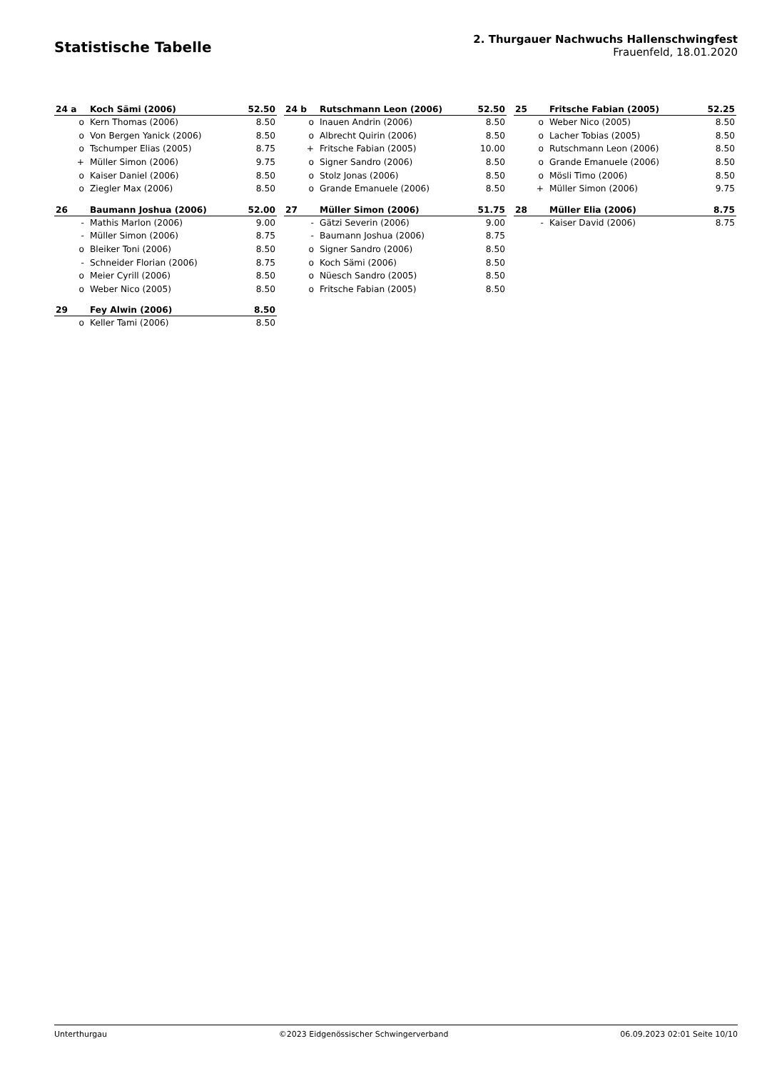Statistische Tabelle
2. Thurgauer Nachwuchs Hallenschwingfest
Frauenfeld, 18.01.2020
| 24 a | Koch Sämi (2006) | 52.50 |
| --- | --- | --- |
| o | Kern Thomas (2006) | 8.50 |
| o | Von Bergen Yanick (2006) | 8.50 |
| o | Tschumper Elias (2005) | 8.75 |
| + | Müller Simon (2006) | 9.75 |
| o | Kaiser Daniel (2006) | 8.50 |
| o | Ziegler Max (2006) | 8.50 |
| 24 b | Rutschmann Leon (2006) | 52.50 |
| --- | --- | --- |
| o | Inauen Andrin (2006) | 8.50 |
| o | Albrecht Quirin (2006) | 8.50 |
| + | Fritsche Fabian (2005) | 10.00 |
| o | Signer Sandro (2006) | 8.50 |
| o | Stolz Jonas (2006) | 8.50 |
| o | Grande Emanuele (2006) | 8.50 |
| 25 | Fritsche Fabian (2005) | 52.25 |
| --- | --- | --- |
| o | Weber Nico (2005) | 8.50 |
| o | Lacher Tobias (2005) | 8.50 |
| o | Rutschmann Leon (2006) | 8.50 |
| o | Grande Emanuele (2006) | 8.50 |
| o | Mösli Timo (2006) | 8.50 |
| + | Müller Simon (2006) | 9.75 |
| 26 | Baumann Joshua (2006) | 52.00 |
| --- | --- | --- |
| - | Mathis Marlon (2006) | 9.00 |
| - | Müller Simon (2006) | 8.75 |
| o | Bleiker Toni (2006) | 8.50 |
| - | Schneider Florian (2006) | 8.75 |
| o | Meier Cyrill (2006) | 8.50 |
| o | Weber Nico (2005) | 8.50 |
| 27 | Müller Simon (2006) | 51.75 |
| --- | --- | --- |
| - | Gätzi Severin (2006) | 9.00 |
| - | Baumann Joshua (2006) | 8.75 |
| o | Signer Sandro (2006) | 8.50 |
| o | Koch Sämi (2006) | 8.50 |
| o | Nüesch Sandro (2005) | 8.50 |
| o | Fritsche Fabian (2005) | 8.50 |
| 28 | Müller Elia (2006) | 8.75 |
| --- | --- | --- |
| - | Kaiser David (2006) | 8.75 |
| 29 | Fey Alwin (2006) | 8.50 |
| --- | --- | --- |
| o | Keller Tami (2006) | 8.50 |
Unterthurgau ©2023 Eidgenössischer Schwingerverband 06.09.2023 02:01 Seite 10/10